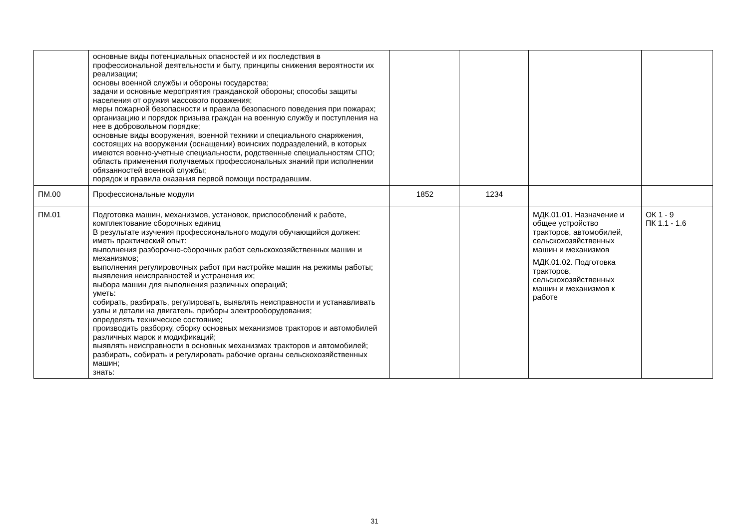| | основные виды потенциальных опасностей и их последствия в профессиональной деятельности и быту, принципы снижения вероятности их реализации; основы военной службы и обороны государства; задачи и основные мероприятия гражданской обороны; способы защиты населения от оружия массового поражения; меры пожарной безопасности и правила безопасного поведения при пожарах; организацию и порядок призыва граждан на военную службу и поступления на нее в добровольном порядке; основные виды вооружения, военной техники и специального снаряжения, состоящих на вооружении (оснащении) воинских подразделений, в которых имеются военно-учетные специальности, родственные специальностям СПО; область применения получаемых профессиональных знаний при исполнении обязанностей военной службы; порядок и правила оказания первой помощи пострадавшим. | | | | |
| ПМ.00 | Профессиональные модули | 1852 | 1234 | | |
| ПМ.01 | Подготовка машин, механизмов, установок, приспособлений к работе, комплектование сборочных единиц В результате изучения профессионального модуля обучающийся должен: иметь практический опыт: выполнения разборочно-сборочных работ сельскохозяйственных машин и механизмов; выполнения регулировочных работ при настройке машин на режимы работы; выявления неисправностей и устранения их; выбора машин для выполнения различных операций; уметь: собирать, разбирать, регулировать, выявлять неисправности и устанавливать узлы и детали на двигатель, приборы электрооборудования; определять техническое состояние; производить разборку, сборку основных механизмов тракторов и автомобилей различных марок и модификаций; выявлять неисправности в основных механизмах тракторов и автомобилей; разбирать, собирать и регулировать рабочие органы сельскохозяйственных машин; знать: | | | МДК.01.01. Назначение и общее устройство тракторов, автомобилей, сельскохозяйственных машин и механизмов МДК.01.02. Подготовка тракторов, сельскохозяйственных машин и механизмов к работе | ОК 1 - 9 ПК 1.1 - 1.6 |
31